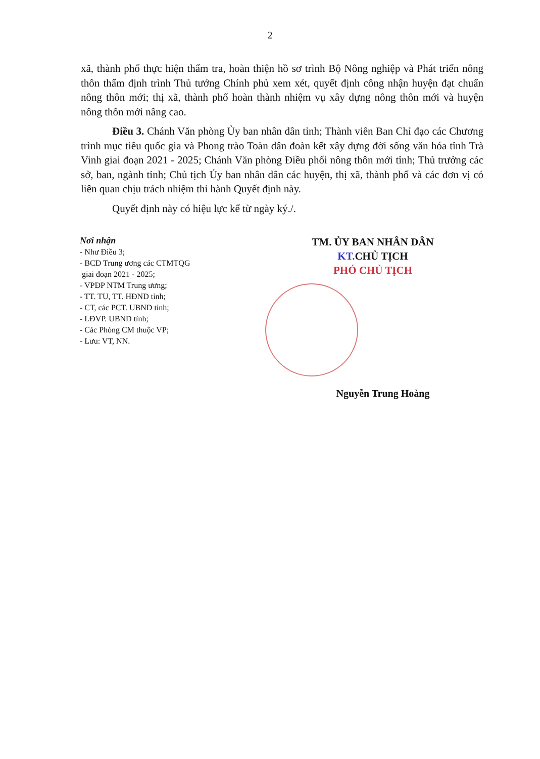2
xã, thành phố thực hiện thẩm tra, hoàn thiện hồ sơ trình Bộ Nông nghiệp và Phát triển nông thôn thẩm định trình Thủ tướng Chính phủ xem xét, quyết định công nhận huyện đạt chuẩn nông thôn mới; thị xã, thành phố hoàn thành nhiệm vụ xây dựng nông thôn mới và huyện nông thôn mới nâng cao.
Điều 3. Chánh Văn phòng Ủy ban nhân dân tỉnh; Thành viên Ban Chỉ đạo các Chương trình mục tiêu quốc gia và Phong trào Toàn dân đoàn kết xây dựng đời sống văn hóa tỉnh Trà Vinh giai đoạn 2021 - 2025; Chánh Văn phòng Điều phối nông thôn mới tỉnh; Thủ trưởng các sở, ban, ngành tỉnh; Chủ tịch Ủy ban nhân dân các huyện, thị xã, thành phố và các đơn vị có liên quan chịu trách nhiệm thi hành Quyết định này.
Quyết định này có hiệu lực kể từ ngày ký./.
Nơi nhận
- Như Điều 3;
- BCĐ Trung ương các CTMTQG
giai đoạn 2021 - 2025;
- VPĐP NTM Trung ương;
- TT. TU, TT. HĐND tỉnh;
- CT, các PCT. UBND tỉnh;
- LĐVP. UBND tỉnh;
- Các Phòng CM thuộc VP;
- Lưu: VT, NN.
TM. ỦY BAN NHÂN DÂN
KT. CHỦ TỊCH
PHÓ CHỦ TỊCH
Nguyễn Trung Hoàng